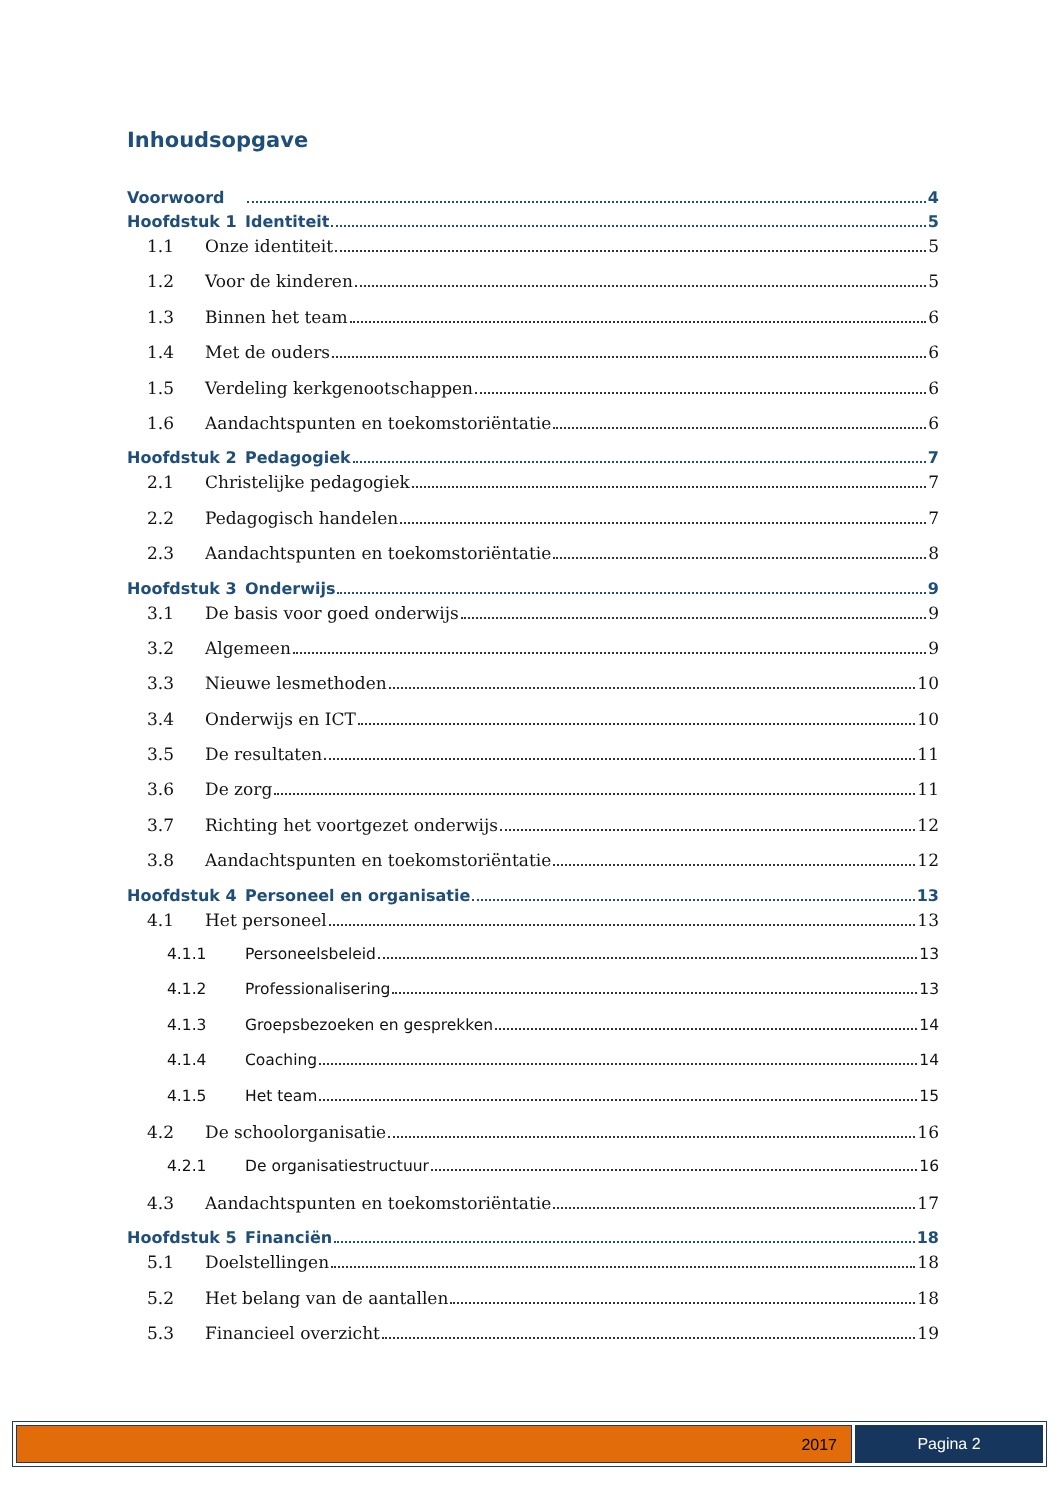Inhoudsopgave
Voorwoord 4
Hoofdstuk 1 Identiteit 5
1.1 Onze identiteit 5
1.2 Voor de kinderen 5
1.3 Binnen het team 6
1.4 Met de ouders 6
1.5 Verdeling kerkgenootschappen 6
1.6 Aandachtspunten en toekomstoriëntatie 6
Hoofdstuk 2 Pedagogiek 7
2.1 Christelijke pedagogiek 7
2.2 Pedagogisch handelen 7
2.3 Aandachtspunten en toekomstoriëntatie 8
Hoofdstuk 3 Onderwijs 9
3.1 De basis voor goed onderwijs 9
3.2 Algemeen 9
3.3 Nieuwe lesmethoden 10
3.4 Onderwijs en ICT 10
3.5 De resultaten 11
3.6 De zorg 11
3.7 Richting het voortgezet onderwijs 12
3.8 Aandachtspunten en toekomstoriëntatie 12
Hoofdstuk 4 Personeel en organisatie 13
4.1 Het personeel 13
4.1.1 Personeelsbeleid 13
4.1.2 Professionalisering 13
4.1.3 Groepsbezoeken en gesprekken 14
4.1.4 Coaching 14
4.1.5 Het team 15
4.2 De schoolorganisatie 16
4.2.1 De organisatiestructuur 16
4.3 Aandachtspunten en toekomstoriëntatie 17
Hoofdstuk 5 Financiën 18
5.1 Doelstellingen 18
5.2 Het belang van de aantallen 18
5.3 Financieel overzicht 19
2017 Pagina 2